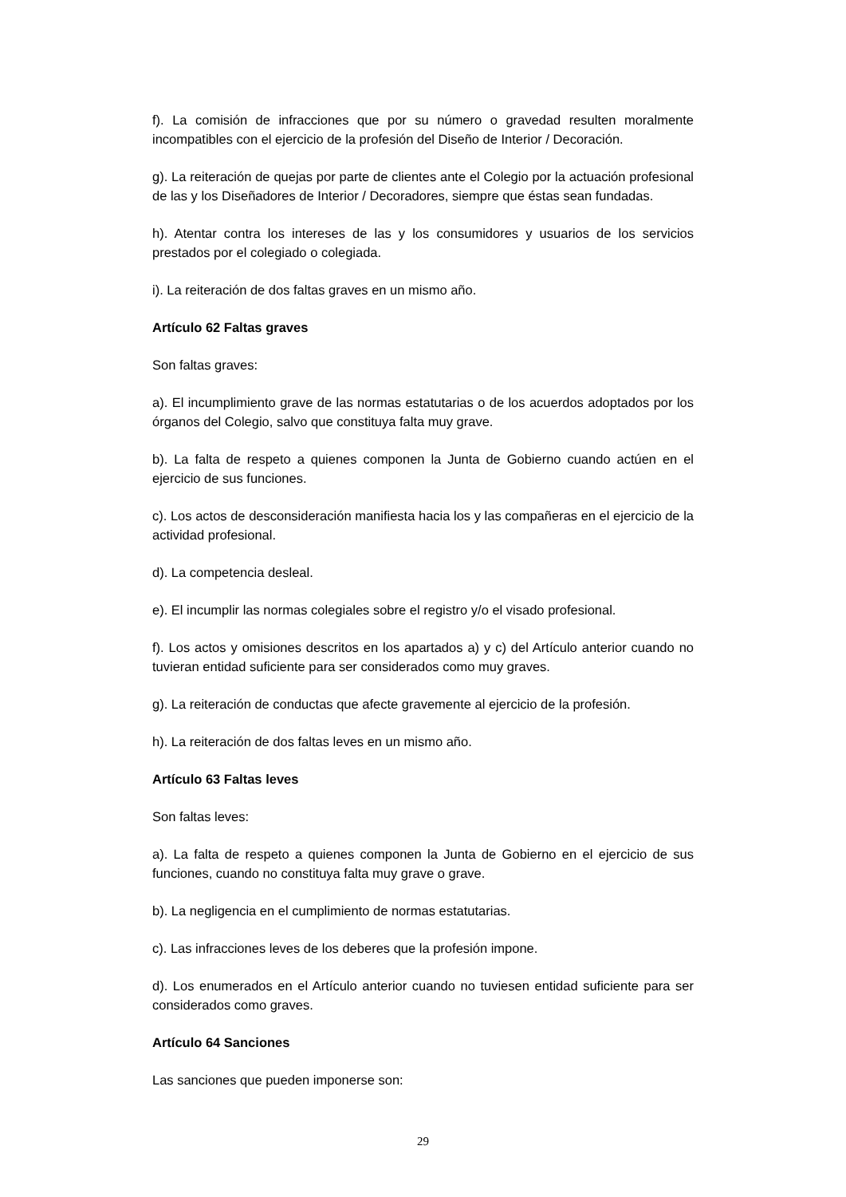f). La comisión de infracciones que por su número o gravedad resulten moralmente incompatibles con el ejercicio de la profesión del Diseño de Interior / Decoración.
g). La reiteración de quejas por parte de clientes ante el Colegio por la actuación profesional de las y los Diseñadores de Interior / Decoradores, siempre que éstas sean fundadas.
h). Atentar contra los intereses de las y los consumidores y usuarios de los servicios prestados por el colegiado o colegiada.
i). La reiteración de dos faltas graves en un mismo año.
Artículo 62 Faltas graves
Son faltas graves:
a). El incumplimiento grave de las normas estatutarias o de los acuerdos adoptados por los órganos del Colegio, salvo que constituya falta muy grave.
b). La falta de respeto a quienes componen la Junta de Gobierno cuando actúen en el ejercicio de sus funciones.
c). Los actos de desconsideración manifiesta hacia los y las compañeras en el ejercicio de la actividad profesional.
d). La competencia desleal.
e). El incumplir las normas colegiales sobre el registro y/o el visado profesional.
f). Los actos y omisiones descritos en los apartados a) y c) del Artículo anterior cuando no tuvieran entidad suficiente para ser considerados como muy graves.
g). La reiteración de conductas que afecte gravemente al ejercicio de la profesión.
h). La reiteración de dos faltas leves en un mismo año.
Artículo 63 Faltas leves
Son faltas leves:
a). La falta de respeto a quienes componen la Junta de Gobierno en el ejercicio de sus funciones, cuando no constituya falta muy grave o grave.
b). La negligencia en el cumplimiento de normas estatutarias.
c). Las infracciones leves de los deberes que la profesión impone.
d). Los enumerados en el Artículo anterior cuando no tuviesen entidad suficiente para ser considerados como graves.
Artículo 64 Sanciones
Las sanciones que pueden imponerse son:
29